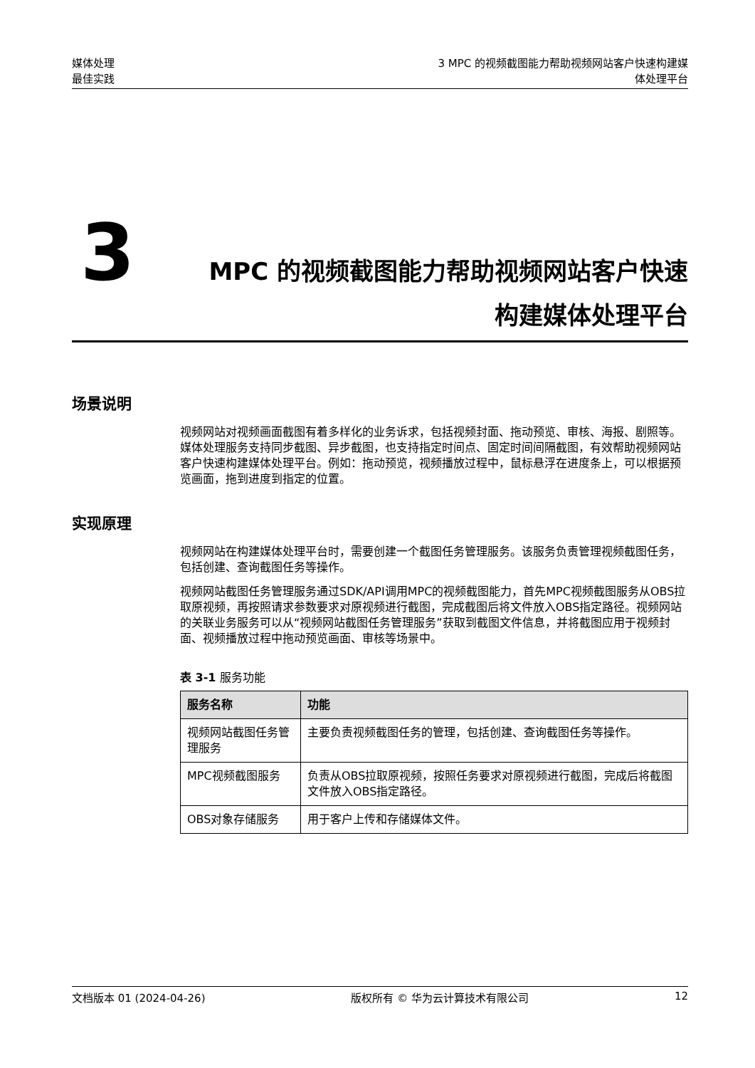媒体处理
最佳实践
3 MPC 的视频截图能力帮助视频网站客户快速构建媒
体处理平台
3
MPC 的视频截图能力帮助视频网站客户快速
构建媒体处理平台
场景说明
视频网站对视频画面截图有着多样化的业务诉求，包括视频封面、拖动预览、审核、海报、剧照等。媒体处理服务支持同步截图、异步截图，也支持指定时间点、固定时间间隔截图，有效帮助视频网站客户快速构建媒体处理平台。例如：拖动预览，视频播放过程中，鼠标悬浮在进度条上，可以根据预览画面，拖到进度到指定的位置。
实现原理
视频网站在构建媒体处理平台时，需要创建一个截图任务管理服务。该服务负责管理视频截图任务，包括创建、查询截图任务等操作。
视频网站截图任务管理服务通过SDK/API调用MPC的视频截图能力，首先MPC视频截图服务从OBS拉取原视频，再按照请求参数要求对原视频进行截图，完成截图后将文件放入OBS指定路径。视频网站的关联业务服务可以从“视频网站截图任务管理服务”获取到截图文件信息，并将截图应用于视频封面、视频播放过程中拖动预览画面、审核等场景中。
表 3-1 服务功能
| 服务名称 | 功能 |
| --- | --- |
| 视频网站截图任务管理服务 | 主要负责视频截图任务的管理，包括创建、查询截图任务等操作。 |
| MPC视频截图服务 | 负责从OBS拉取原视频，按照任务要求对原视频进行截图，完成后将截图文件放入OBS指定路径。 |
| OBS对象存储服务 | 用于客户上传和存储媒体文件。 |
文档版本 01 (2024-04-26) 版权所有 © 华为云计算技术有限公司 12